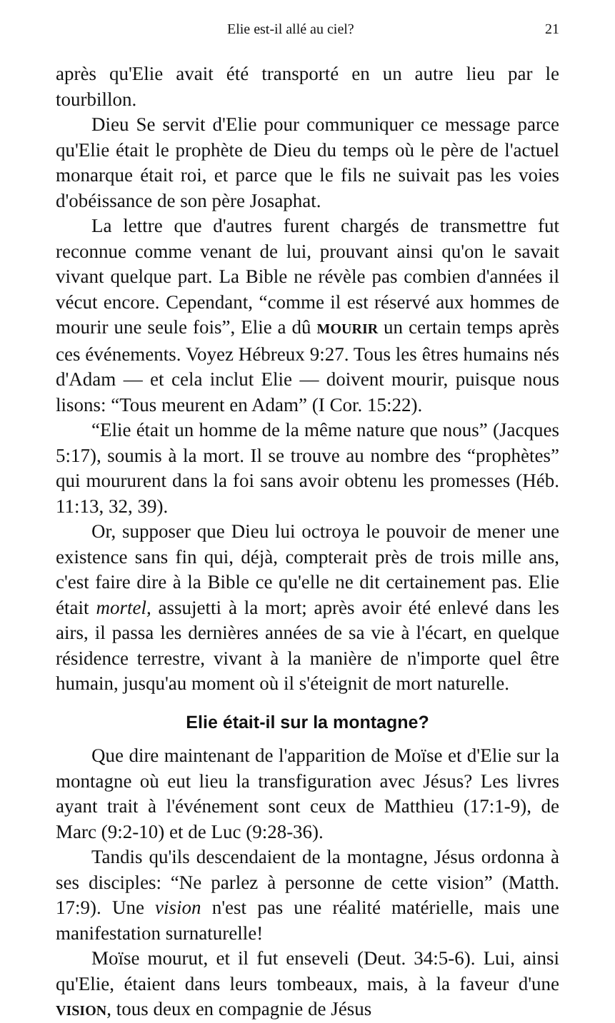Elie est-il allé au ciel? 21
après qu'Elie avait été transporté en un autre lieu par le tourbillon.
Dieu Se servit d'Elie pour communiquer ce message parce qu'Elie était le prophète de Dieu du temps où le père de l'actuel monarque était roi, et parce que le fils ne suivait pas les voies d'obéissance de son père Josaphat.
La lettre que d'autres furent chargés de transmettre fut reconnue comme venant de lui, prouvant ainsi qu'on le savait vivant quelque part. La Bible ne révèle pas combien d'années il vécut encore. Cependant, “comme il est réservé aux hommes de mourir une seule fois”, Elie a dû MOURIR un certain temps après ces événements. Voyez Hébreux 9:27. Tous les êtres humains nés d'Adam — et cela inclut Elie — doivent mourir, puisque nous lisons: “Tous meurent en Adam” (I Cor. 15:22).
“Elie était un homme de la même nature que nous” (Jacques 5:17), soumis à la mort. Il se trouve au nombre des “prophètes” qui moururent dans la foi sans avoir obtenu les promesses (Héb. 11:13, 32, 39).
Or, supposer que Dieu lui octroya le pouvoir de mener une existence sans fin qui, déjà, compterait près de trois mille ans, c'est faire dire à la Bible ce qu'elle ne dit certainement pas. Elie était mortel, assujetti à la mort; après avoir été enlevé dans les airs, il passa les dernières années de sa vie à l'écart, en quelque résidence terrestre, vivant à la manière de n'importe quel être humain, jusqu'au moment où il s'éteignit de mort naturelle.
Elie était-il sur la montagne?
Que dire maintenant de l'apparition de Moïse et d'Elie sur la montagne où eut lieu la transfiguration avec Jésus? Les livres ayant trait à l'événement sont ceux de Matthieu (17:1-9), de Marc (9:2-10) et de Luc (9:28-36).
Tandis qu'ils descendaient de la montagne, Jésus ordonna à ses disciples: “Ne parlez à personne de cette vision” (Matth. 17:9). Une vision n'est pas une réalité matérielle, mais une manifestation surnaturelle!
Moïse mourut, et il fut enseveli (Deut. 34:5-6). Lui, ainsi qu'Elie, étaient dans leurs tombeaux, mais, à la faveur d'une VISION, tous deux en compagnie de Jésus